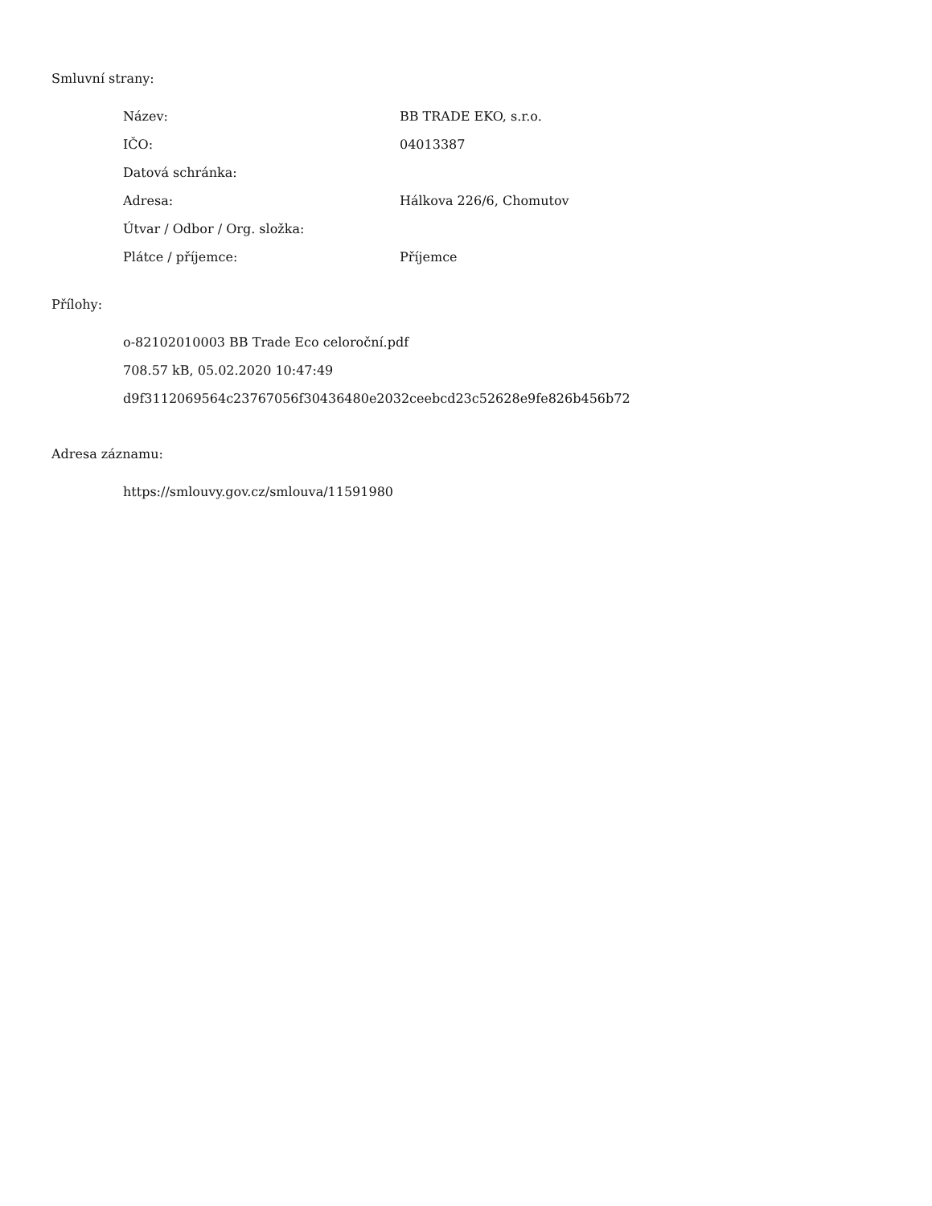Smluvní strany:
| Název: | BB TRADE EKO, s.r.o. |
| IČO: | 04013387 |
| Datová schránka: | |
| Adresa: | Hálkova 226/6, Chomutov |
| Útvar / Odbor / Org. složka: | |
| Plátce / příjemce: | Příjemce |
Přílohy:
o-82102010003 BB Trade Eco celoroční.pdf
708.57 kB, 05.02.2020 10:47:49
d9f3112069564c23767056f30436480e2032ceebcd23c52628e9fe826b456b72
Adresa záznamu:
https://smlouvy.gov.cz/smlouva/11591980